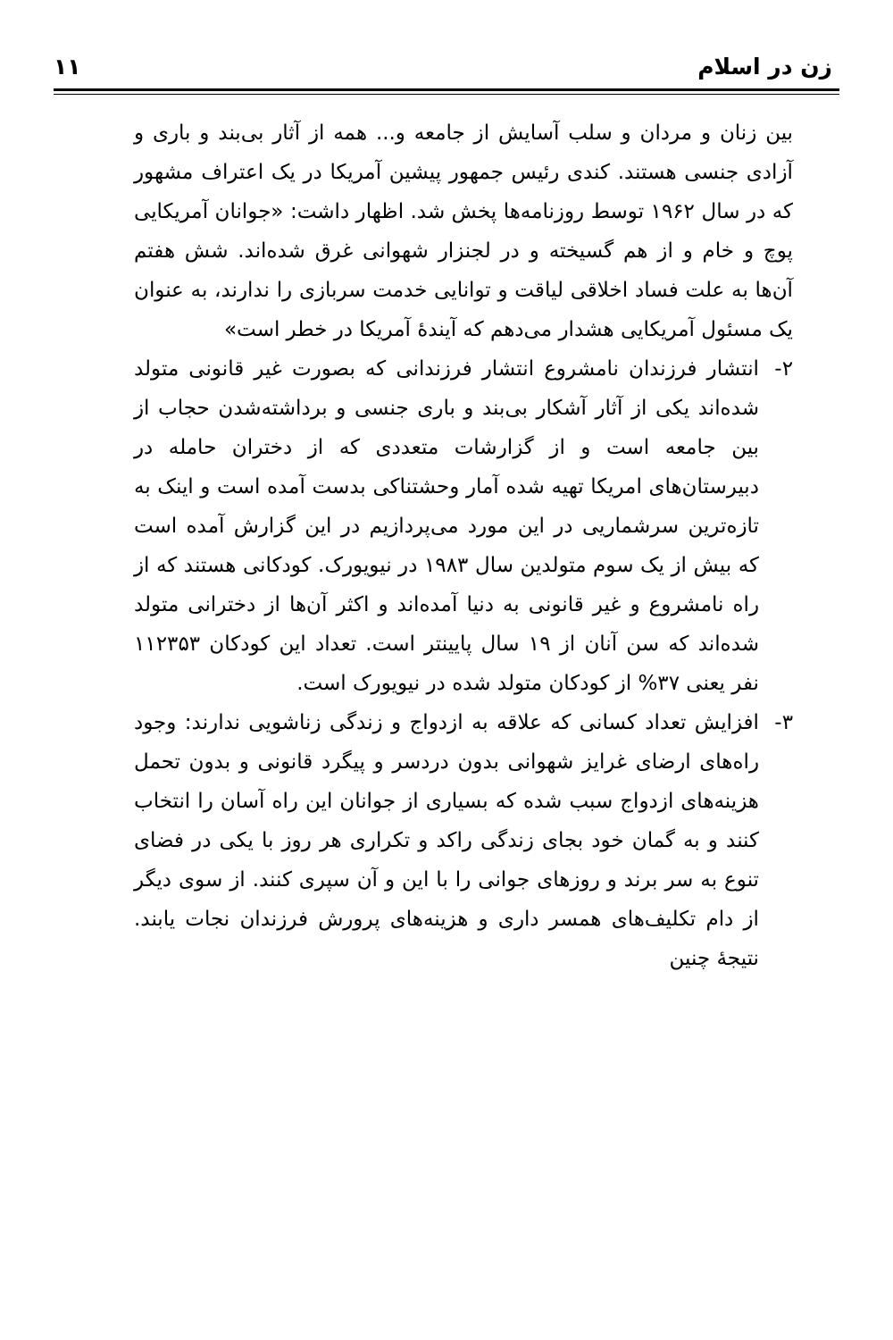زن در اسلام ۱۱
بین زنان و مردان و سلب آسایش از جامعه و... همه از آثار بی‌بند و باری و آزادی جنسی هستند. کندی رئیس جمهور پیشین آمریکا در یک اعتراف مشهور که در سال ۱۹۶۲ توسط روزنامه‌ها پخش شد. اظهار داشت: «جوانان آمریکایی پوچ و خام و از هم گسیخته و در لجنزار شهوانی غرق شده‌اند. شش هفتم آن‌ها به علت فساد اخلاقی لیاقت و توانایی خدمت سربازی را ندارند، به عنوان یک مسئول آمریکایی هشدار می‌دهم که آیندهٔ آمریکا در خطر است»
۲- انتشار فرزندان نامشروع انتشار فرزندانی که بصورت غیر قانونی متولد شده‌اند یکی از آثار آشکار بی‌بند و باری جنسی و برداشته‌شدن حجاب از بین جامعه است و از گزارشات متعددی که از دختران حامله در دبیرستان‌های امریکا تهیه شده آمار وحشتناکی بدست آمده است و اینک به تازه‌ترین سرشماریی در این مورد می‌پردازیم در این گزارش آمده است که بیش از یک سوم متولدین سال ۱۹۸۳ در نیویورک. کودکانی هستند که از راه نامشروع و غیر قانونی به دنیا آمده‌اند و اکثر آن‌ها از دخترانی متولد شده‌اند که سن آنان از ۱۹ سال پایینتر است. تعداد این کودکان ۱۱۲۳۵۳ نفر یعنی ۳۷% از کودکان متولد شده در نیویورک است.
۳- افزایش تعداد کسانی که علاقه به ازدواج و زندگی زناشویی ندارند: وجود راه‌های ارضای غرایز شهوانی بدون دردسر و پیگرد قانونی و بدون تحمل هزینه‌های ازدواج سبب شده که بسیاری از جوانان این راه آسان را انتخاب کنند و به گمان خود بجای زندگی راکد و تکراری هر روز با یکی در فضای تنوع به سر برند و روزهای جوانی را با این و آن سپری کنند. از سوی دیگر از دام تکلیف‌های همسر داری و هزینه‌های پرورش فرزندان نجات یابند. نتیجهٔ چنین